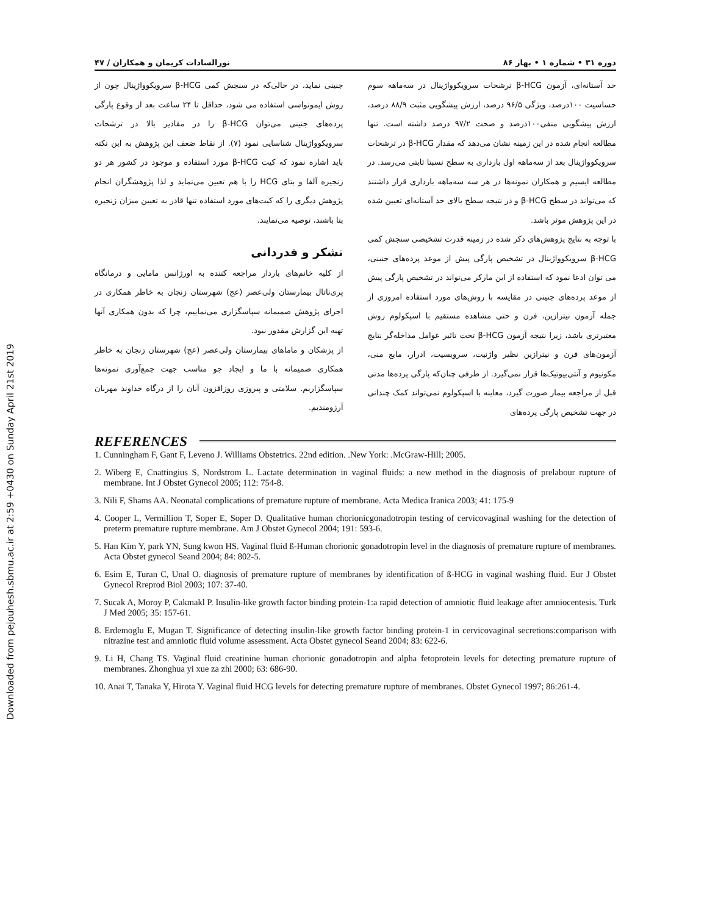Downloaded from pejouhesh.sbmu.ac.ir at 2:59 +0430 on Sunday April 21st 2019
دوره ۳۱ • شماره ۱ • بهار ۸۶ نورالسادات کریمان و همکاران / ۴۷
حد آستانه‌ای، آزمون β-HCG ترشحات سرویکوواژینال در سه‌ماهه سوم حساسیت ۱۰۰درصد، ویژگی ۹۶/۵ درصد، ارزش پیشگویی مثبت ۸۸/۹ درصد، ارزش پیشگویی منفی۱۰۰درصد و صحت ۹۷/۲ درصد داشته است. تنها مطالعه انجام شده در این زمینه نشان می‌دهد که مقدار β-HCG در ترشحات سرویکوواژینال بعد از سه‌ماهه اول بارداری به سطح نسبتا ثابتی می‌رسد. در مطالعه ایسیم و همکاران نمونه‌ها در هر سه سه‌ماهه بارداری قرار داشتند که می‌تواند در سطح β-HCG و در نتیجه سطح بالای حد آستانه‌ای تعیین شده در این پژوهش موثر باشد.
با توجه به نتایج پژوهش‌های ذکر شده در زمینه قدرت تشخیصی سنجش کمی β-HCG سرویکوواژینال در تشخیص پارگی پیش از موعد پرده‌های جنینی، می توان ادعا نمود که استفاده از این مارکر می‌تواند در تشخیص پارگی پیش از موعد پرده‌های جنینی در مقایسه با روش‌های مورد استفاده امروزی از جمله آزمون نیترازین، فرن و حتی مشاهده مستقیم با اسپکولوم روش معتبرتری باشد، زیرا نتیجه آزمون β-HCG تحت تاثیر عوامل مداخله‌گر نتایج آزمون‌های فرن و نیترازین نظیر واژنیت، سرویسیت، ادرار، مایع منی، مکونیوم و آنتی‌بیوتیک‌ها قرار نمی‌گیرد. از طرفی چنان‌که پارگی پرده‌ها مدتی قبل از مراجعه بیمار صورت گیرد، معاینه با اسپکولوم نمی‌تواند کمک چندانی در جهت تشخیص پارگی پرده‌های
جنینی نماید، در حالی‌که در سنجش کمی β-HCG سرویکوواژینال چون از روش ایمونواسی استفاده می شود، حداقل تا ۲۴ ساعت بعد از وقوع پارگی پرده‌های جنینی می‌توان β-HCG را در مقادیر بالا در ترشحات سرویکوواژینال شناسایی نمود (۷). از نقاط ضعف این پژوهش به این نکته باید اشاره نمود که کیت β-HCG مورد استفاده و موجود در کشور هر دو زنجیره آلفا و بتای HCG را با هم تعیین می‌نماید و لذا پژوهشگران انجام پژوهش دیگری را که کیت‌های مورد استفاده تنها قادر به تعیین میزان زنجیره بتا باشند، توصیه می‌نمایند.
تشکر و قدردانی
از کلیه خانم‌های باردار مراجعه کننده به اورژانس مامایی و درمانگاه پری‌ناتال بیمارستان ولی‌عصر (عج) شهرستان زنجان به خاطر همکاری در اجرای پژوهش صمیمانه سپاسگزاری می‌نماییم، چرا که بدون همکاری آنها تهیه این گزارش مقدور نبود.
از پزشکان و ماماهای بیمارستان ولی‌عصر (عج) شهرستان زنجان به خاطر همکاری صمیمانه با ما و ایجاد جو مناسب جهت جمع‌آوری نمونه‌ها سپاسگزاریم. سلامتی و پیروزی روزافزون آنان را از درگاه خداوند مهربان آرزومندیم.
REFERENCES
1. Cunningham F, Gant F, Leveno J. Williams Obstetrics. 22nd edition. .New York: .McGraw-Hill; 2005.
2. Wiberg E, Cnattingius S, Nordstrom L. Lactate determination in vaginal fluids: a new method in the diagnosis of prelabour rupture of membrane. Int J Obstet Gynecol 2005; 112: 754-8.
3. Nili F, Shams AA. Neonatal complications of premature rupture of membrane. Acta Medica Iranica 2003; 41: 175-9
4. Cooper L, Vermillion T, Soper E, Soper D. Qualitative human chorionicgonadotropin testing of cervicovaginal washing for the detection of preterm premature rupture membrane. Am J Obstet Gynecol 2004; 191: 593-6.
5. Han Kim Y, park YN, Sung kwon HS. Vaginal fluid ß-Human chorionic gonadotropin level in the diagnosis of premature rupture of membranes. Acta Obstet gynecol Seand 2004; 84: 802-5.
6. Esim E, Turan C, Unal O. diagnosis of premature rupture of membranes by identification of ß-HCG in vaginal washing fluid. Eur J Obstet Gynecol Rreprod Biol 2003; 107: 37-40.
7. Sucak A, Moroy P, Cakmakl P. Insulin-like growth factor binding protein-1:a rapid detection of amniotic fluid leakage after amniocentesis. Turk J Med 2005; 35: 157-61.
8. Erdemoglu E, Mugan T. Significance of detecting insulin-like growth factor binding protein-1 in cervicovaginal secretions:comparison with nitrazine test and amniotic fluid volume assessment. Acta Obstet gynecol Seand 2004; 83: 622-6.
9. Li H, Chang TS. Vaginal fluid creatinine human chorionic gonadotropin and alpha fetoprotein levels for detecting premature rupture of membranes. Zhonghua yi xue za zhi 2000; 63: 686-90.
10. Anai T, Tanaka Y, Hirota Y. Vaginal fluid HCG levels for detecting premature rupture of membranes. Obstet Gynecol 1997; 86:261-4.